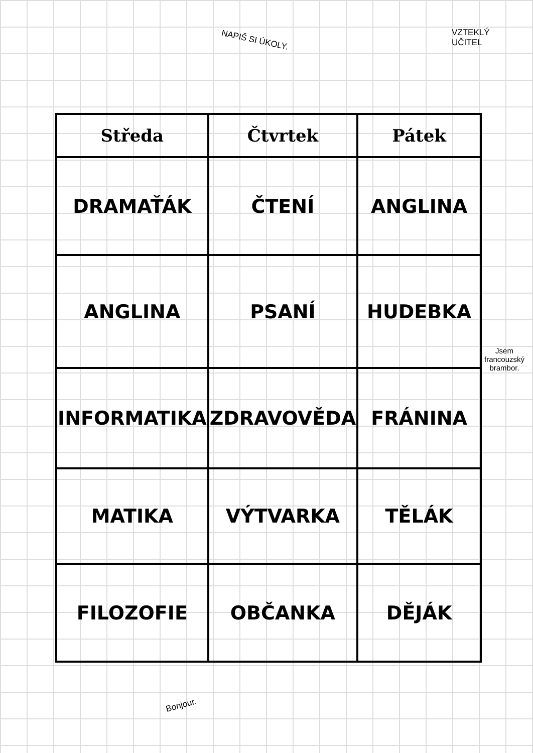NAPIŠ SI ÚKOLY.
VZTEKLÝ
UČITEL
Jsem
francouzský
brambor.
| Středa | Čtvrtek | Pátek |
| --- | --- | --- |
| DRAMAŤÁK | ČTENÍ | ANGLINA |
| ANGLINA | PSANÍ | HUDEBKA |
| INFORMATIKA | ZDRAVOVĚDA | FRÁNINA |
| MATIKA | VÝTVARKA | TĚLÁK |
| FILOZOFIE | OBČANKA | DĚJÁK |
Bonjour.